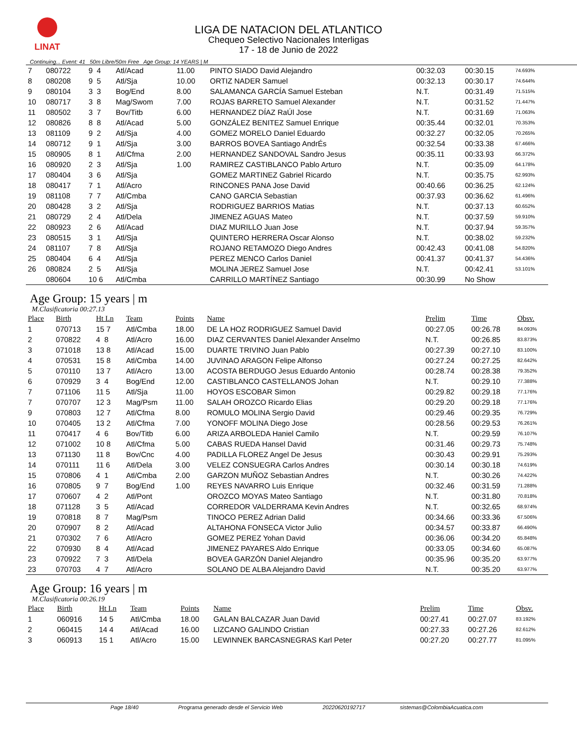LINAT
LIGA DE NATACION DEL ATLANTICO
Chequeo Selectivo Nacionales Interligas
17 - 18 de Junio de 2022
Continuing... Event: 41 50m Libre/50m Free Age Group: 14 YEARS | M
| 7 | 080722 | 9 4 | Atl/Acad | 11.00 | PINTO SIADO David Alejandro | 00:32.03 | 00:30.15 | 74.693% |
| 8 | 080208 | 9 5 | Atl/Sja | 10.00 | ORTIZ NADER Samuel | 00:32.13 | 00:30.17 | 74.644% |
| 9 | 080104 | 3 3 | Bog/End | 8.00 | SALAMANCA GARCÍA Samuel Esteban | N.T. | 00:31.49 | 71.515% |
| 10 | 080717 | 3 8 | Mag/Swom | 7.00 | ROJAS BARRETO Samuel Alexander | N.T. | 00:31.52 | 71.447% |
| 11 | 080502 | 3 7 | Bov/Titb | 6.00 | HERNANDEZ DÍAZ RaÚl Jose | N.T. | 00:31.69 | 71.063% |
| 12 | 080826 | 8 8 | Atl/Acad | 5.00 | GONZÁLEZ BENITEZ Samuel Enrique | 00:35.44 | 00:32.01 | 70.353% |
| 13 | 081109 | 9 2 | Atl/Sja | 4.00 | GOMEZ MORELO Daniel Eduardo | 00:32.27 | 00:32.05 | 70.265% |
| 14 | 080712 | 9 1 | Atl/Sja | 3.00 | BARROS BOVEA Santiago AndrÉs | 00:32.54 | 00:33.38 | 67.466% |
| 15 | 080905 | 8 1 | Atl/Cfma | 2.00 | HERNANDEZ SANDOVAL Sandro Jesus | 00:35.11 | 00:33.93 | 66.372% |
| 16 | 080920 | 2 3 | Atl/Sja | 1.00 | RAMIREZ CASTIBLANCO Pablo Arturo | N.T. | 00:35.09 | 64.178% |
| 17 | 080404 | 3 6 | Atl/Sja | | GOMEZ MARTINEZ Gabriel Ricardo | N.T. | 00:35.75 | 62.993% |
| 18 | 080417 | 7 1 | Atl/Acro | | RINCONES PANA Jose David | 00:40.66 | 00:36.25 | 62.124% |
| 19 | 081108 | 7 7 | Atl/Cmba | | CANO GARCIA Sebastian | 00:37.93 | 00:36.62 | 61.496% |
| 20 | 080428 | 3 2 | Atl/Sja | | RODRIGUEZ BARRIOS Matias | N.T. | 00:37.13 | 60.652% |
| 21 | 080729 | 2 4 | Atl/Dela | | JIMENEZ AGUAS Mateo | N.T. | 00:37.59 | 59.910% |
| 22 | 080923 | 2 6 | Atl/Acad | | DIAZ MURILLO Juan Jose | N.T. | 00:37.94 | 59.357% |
| 23 | 080515 | 3 1 | Atl/Sja | | QUINTERO HERRERA Oscar Alonso | N.T. | 00:38.02 | 59.232% |
| 24 | 081107 | 7 8 | Atl/Sja | | ROJANO RETAMOZO Diego Andres | 00:42.43 | 00:41.08 | 54.820% |
| 25 | 080404 | 6 4 | Atl/Sja | | PEREZ MENCO Carlos Daniel | 00:41.37 | 00:41.37 | 54.436% |
| 26 | 080824 | 2 5 | Atl/Sja | | MOLINA JEREZ Samuel Jose | N.T. | 00:42.41 | 53.101% |
| | 080604 | 10 6 | Atl/Cmba | | CARRILLO MARTÍNEZ Santiago | 00:30.99 | No Show | |
Age Group: 15 years | m
M.Clasificatoria 00:27.13
| Place | Birth | Ht Ln | Team | Points | Name | Prelim | Time | Obsv. |
| --- | --- | --- | --- | --- | --- | --- | --- | --- |
| 1 | 070713 | 15 7 | Atl/Cmba | 18.00 | DE LA HOZ RODRIGUEZ Samuel David | 00:27.05 | 00:26.78 | 84.093% |
| 2 | 070822 | 4 8 | Atl/Acro | 16.00 | DIAZ CERVANTES Daniel Alexander Anselmo | N.T. | 00:26.85 | 83.873% |
| 3 | 071018 | 13 8 | Atl/Acad | 15.00 | DUARTE TRIVINO Juan Pablo | 00:27.39 | 00:27.10 | 83.100% |
| 4 | 070531 | 15 8 | Atl/Cmba | 14.00 | JUVINAO ARAGON Felipe Alfonso | 00:27.24 | 00:27.25 | 82.642% |
| 5 | 070110 | 13 7 | Atl/Acro | 13.00 | ACOSTA BERDUGO Jesus Eduardo Antonio | 00:28.74 | 00:28.38 | 79.352% |
| 6 | 070929 | 3 4 | Bog/End | 12.00 | CASTIBLANCO CASTELLANOS Johan | N.T. | 00:29.10 | 77.388% |
| 7 | 071106 | 11 5 | Atl/Sja | 11.00 | HOYOS ESCOBAR Simon | 00:29.82 | 00:29.18 | 77.176% |
| 7 | 070707 | 12 3 | Mag/Psm | 11.00 | SALAH OROZCO Ricardo Elias | 00:29.20 | 00:29.18 | 77.176% |
| 9 | 070803 | 12 7 | Atl/Cfma | 8.00 | ROMULO MOLINA Sergio David | 00:29.46 | 00:29.35 | 76.729% |
| 10 | 070405 | 13 2 | Atl/Cfma | 7.00 | YONOFF MOLINA Diego Jose | 00:28.56 | 00:29.53 | 76.261% |
| 11 | 070417 | 4 6 | Bov/Titb | 6.00 | ARIZA ARBOLEDA Haniel Camilo | N.T. | 00:29.59 | 76.107% |
| 12 | 071002 | 10 8 | Atl/Cfma | 5.00 | CABAS RUEDA Hansel David | 00:31.46 | 00:29.73 | 75.748% |
| 13 | 071130 | 11 8 | Bov/Cnc | 4.00 | PADILLA FLOREZ Angel De Jesus | 00:30.43 | 00:29.91 | 75.293% |
| 14 | 070111 | 11 6 | Atl/Dela | 3.00 | VELEZ CONSUEGRA Carlos Andres | 00:30.14 | 00:30.18 | 74.619% |
| 15 | 070806 | 4 1 | Atl/Cmba | 2.00 | GARZON MUÑOZ Sebastian Andres | N.T. | 00:30.26 | 74.422% |
| 16 | 070805 | 9 7 | Bog/End | 1.00 | REYES NAVARRO Luis Enrique | 00:32.46 | 00:31.59 | 71.288% |
| 17 | 070607 | 4 2 | Atl/Pont | | OROZCO MOYAS Mateo Santiago | N.T. | 00:31.80 | 70.818% |
| 18 | 071128 | 3 5 | Atl/Acad | | CORREDOR VALDERRAMA Kevin Andres | N.T. | 00:32.65 | 68.974% |
| 19 | 070818 | 8 7 | Mag/Psm | | TINOCO PEREZ Adrian Dalid | 00:34.66 | 00:33.36 | 67.506% |
| 20 | 070907 | 8 2 | Atl/Acad | | ALTAHONA FONSECA Victor Julio | 00:34.57 | 00:33.87 | 66.490% |
| 21 | 070302 | 7 6 | Atl/Acro | | GOMEZ PEREZ Yohan David | 00:36.06 | 00:34.20 | 65.848% |
| 22 | 070930 | 8 4 | Atl/Acad | | JIMENEZ PAYARES Aldo Enrique | 00:33.05 | 00:34.60 | 65.087% |
| 23 | 070922 | 7 3 | Atl/Dela | | BOVEA GARZÓN Daniel Alejandro | 00:35.96 | 00:35.20 | 63.977% |
| 23 | 070703 | 4 7 | Atl/Acro | | SOLANO DE ALBA Alejandro David | N.T. | 00:35.20 | 63.977% |
Age Group: 16 years | m
M.Clasificatoria 00:26.19
| Place | Birth | Ht Ln | Team | Points | Name | Prelim | Time | Obsv. |
| --- | --- | --- | --- | --- | --- | --- | --- | --- |
| 1 | 060916 | 14 5 | Atl/Cmba | 18.00 | GALAN BALCAZAR Juan David | 00:27.41 | 00:27.07 | 83.192% |
| 2 | 060415 | 14 4 | Atl/Acad | 16.00 | LIZCANO GALINDO Cristian | 00:27.33 | 00:27.26 | 82.612% |
| 3 | 060913 | 15 1 | Atl/Acro | 15.00 | LEWINNEK BARCASNEGRAS Karl Peter | 00:27.20 | 00:27.77 | 81.095% |
Page 18/40 Programa generado desde el Servicio Web 20220620192717 sistemas@ColombiaAcuatica.com